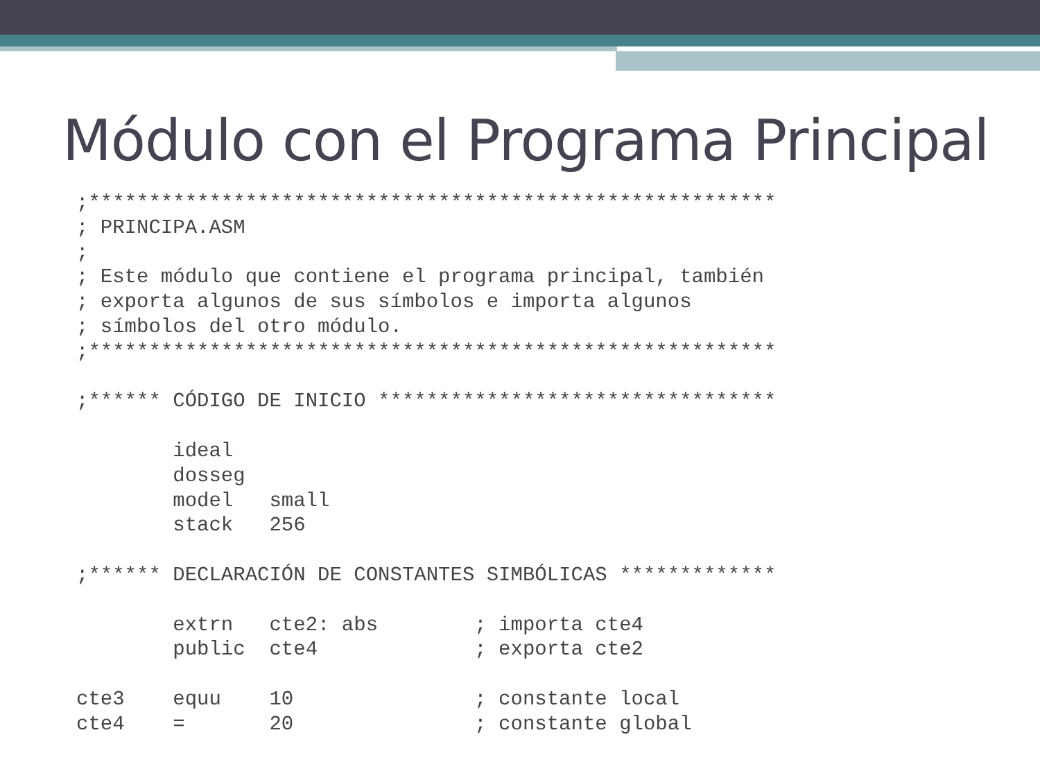Módulo con el Programa Principal
;*********************************************************
; PRINCIPA.ASM
;
; Este módulo que contiene el programa principal, también
; exporta algunos de sus símbolos e importa algunos
; símbolos del otro módulo.
;*********************************************************

;****** CÓDIGO DE INICIO *********************************

        ideal
        dosseg
        model   small
        stack   256

;****** DECLARACIÓN DE CONSTANTES SIMBÓLICAS *************

        extrn   cte2: abs        ; importa cte4
        public  cte4             ; exporta cte2

cte3    equu    10               ; constante local
cte4    =       20               ; constante global